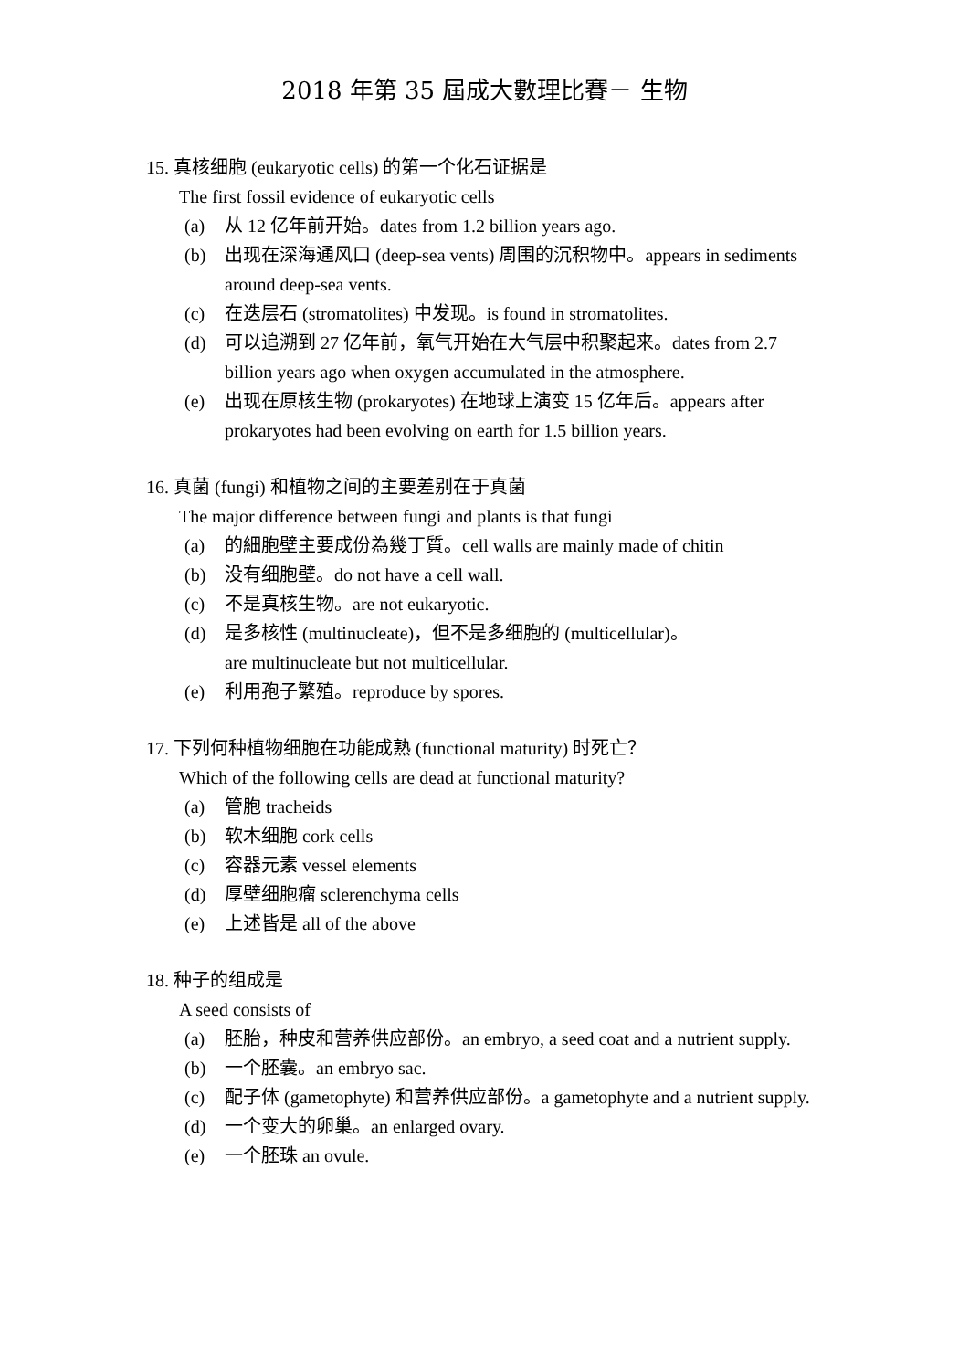2018 年第 35 屆成大數理比賽－ 生物
15. 真核细胞 (eukaryotic cells) 的第一个化石证据是
The first fossil evidence of eukaryotic cells
(a) 从 12 亿年前开始。dates from 1.2 billion years ago.
(b) 出现在深海通风口 (deep-sea vents) 周围的沉积物中。appears in sediments around deep-sea vents.
(c) 在迭层石 (stromatolites) 中发现。is found in stromatolites.
(d) 可以追溯到 27 亿年前，氧气开始在大气层中积聚起来。dates from 2.7 billion years ago when oxygen accumulated in the atmosphere.
(e) 出现在原核生物 (prokaryotes) 在地球上演变 15 亿年后。appears after prokaryotes had been evolving on earth for 1.5 billion years.
16. 真菌 (fungi) 和植物之间的主要差别在于真菌
The major difference between fungi and plants is that fungi
(a) 的細胞壁主要成份為幾丁質。cell walls are mainly made of chitin
(b) 没有细胞壁。do not have a cell wall.
(c) 不是真核生物。are not eukaryotic.
(d) 是多核性 (multinucleate)，但不是多细胞的 (multicellular)。
are multinucleate but not multicellular.
(e) 利用孢子繁殖。reproduce by spores.
17. 下列何种植物细胞在功能成熟 (functional maturity) 时死亡？
Which of the following cells are dead at functional maturity?
(a) 管胞 tracheids
(b) 软木细胞 cork cells
(c) 容器元素 vessel elements
(d) 厚壁细胞瘤 sclerenchyma cells
(e) 上述皆是 all of the above
18. 种子的组成是
A seed consists of
(a) 胚胎，种皮和营养供应部份。an embryo, a seed coat and a nutrient supply.
(b) 一个胚囊。an embryo sac.
(c) 配子体 (gametophyte) 和营养供应部份。a gametophyte and a nutrient supply.
(d) 一个变大的卵巢。an enlarged ovary.
(e) 一个胚珠 an ovule.